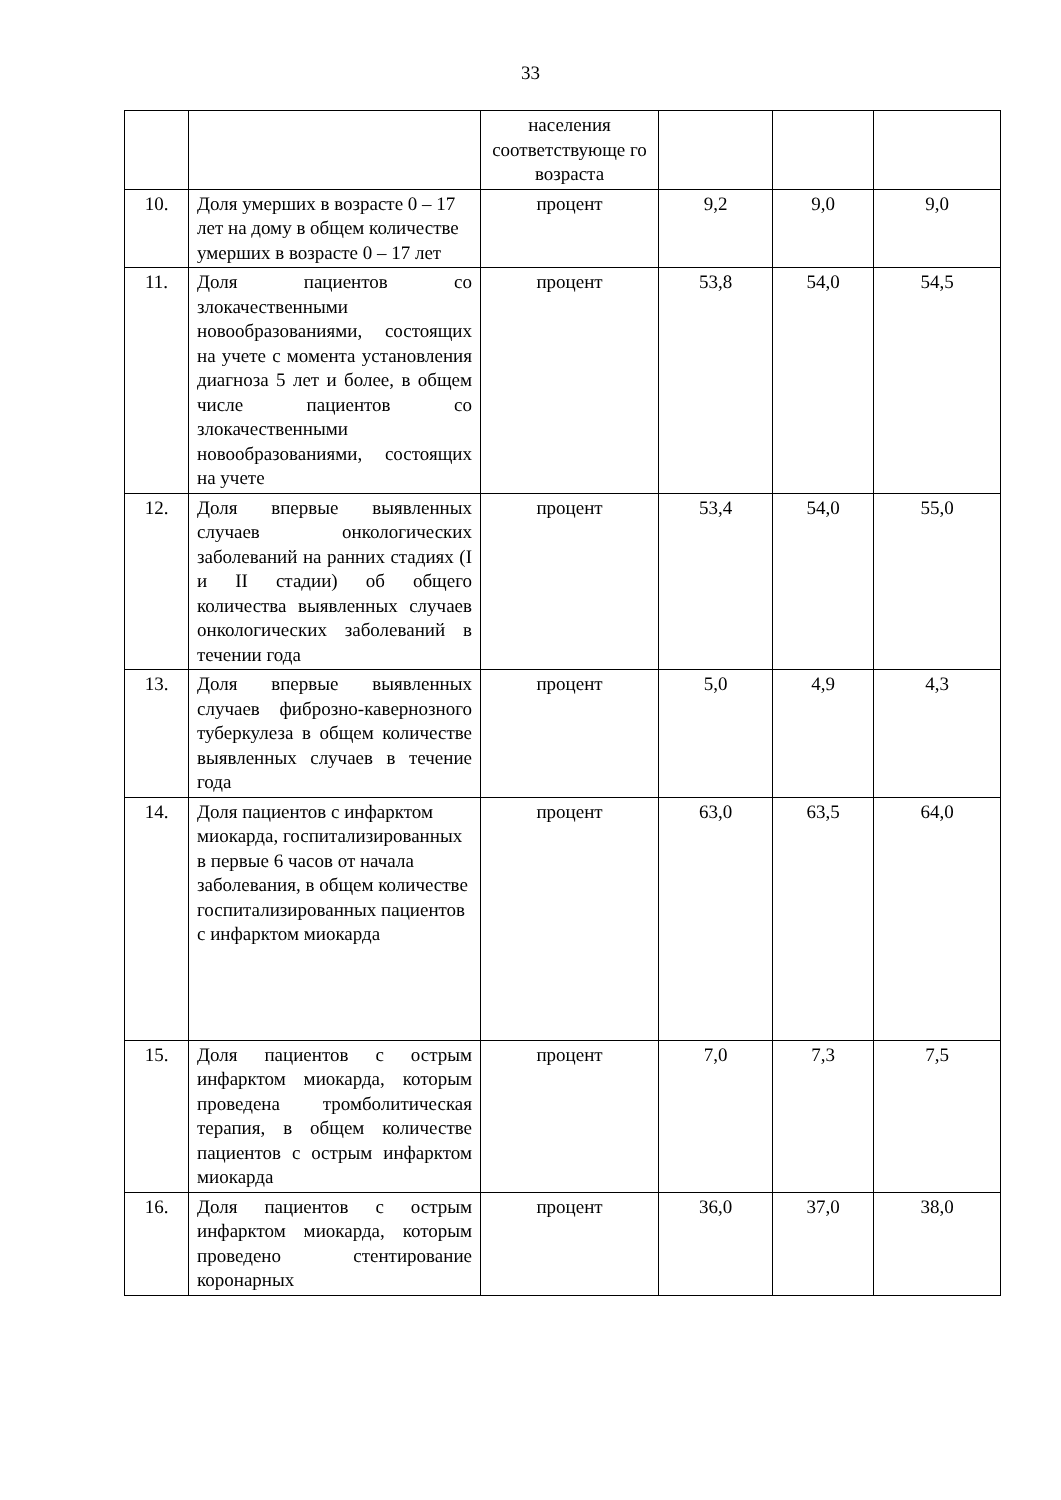33
| | | населения соответствующе го возраста | | | |
| 10. | Доля умерших в возрасте 0 – 17 лет на дому в общем количестве умерших в возрасте 0 – 17 лет | процент | 9,2 | 9,0 | 9,0 |
| 11. | Доля пациентов со злокачественными новообразованиями, состоящих на учете с момента установления диагноза 5 лет и более, в общем числе пациентов со злокачественными новообразованиями, состоящих на учете | процент | 53,8 | 54,0 | 54,5 |
| 12. | Доля впервые выявленных случаев онкологических заболеваний на ранних стадиях (I и II стадии) об общего количества выявленных случаев онкологических заболеваний в течении года | процент | 53,4 | 54,0 | 55,0 |
| 13. | Доля впервые выявленных случаев фиброзно-кавернозного туберкулеза в общем количестве выявленных случаев в течение года | процент | 5,0 | 4,9 | 4,3 |
| 14. | Доля пациентов с инфарктом миокарда, госпитализированных в первые 6 часов от начала заболевания, в общем количестве госпитализированных пациентов с инфарктом миокарда | процент | 63,0 | 63,5 | 64,0 |
| 15. | Доля пациентов с острым инфарктом миокарда, которым проведена тромболитическая терапия, в общем количестве пациентов с острым инфарктом миокарда | процент | 7,0 | 7,3 | 7,5 |
| 16. | Доля пациентов с острым инфарктом миокарда, которым проведено стентирование коронарных | процент | 36,0 | 37,0 | 38,0 |